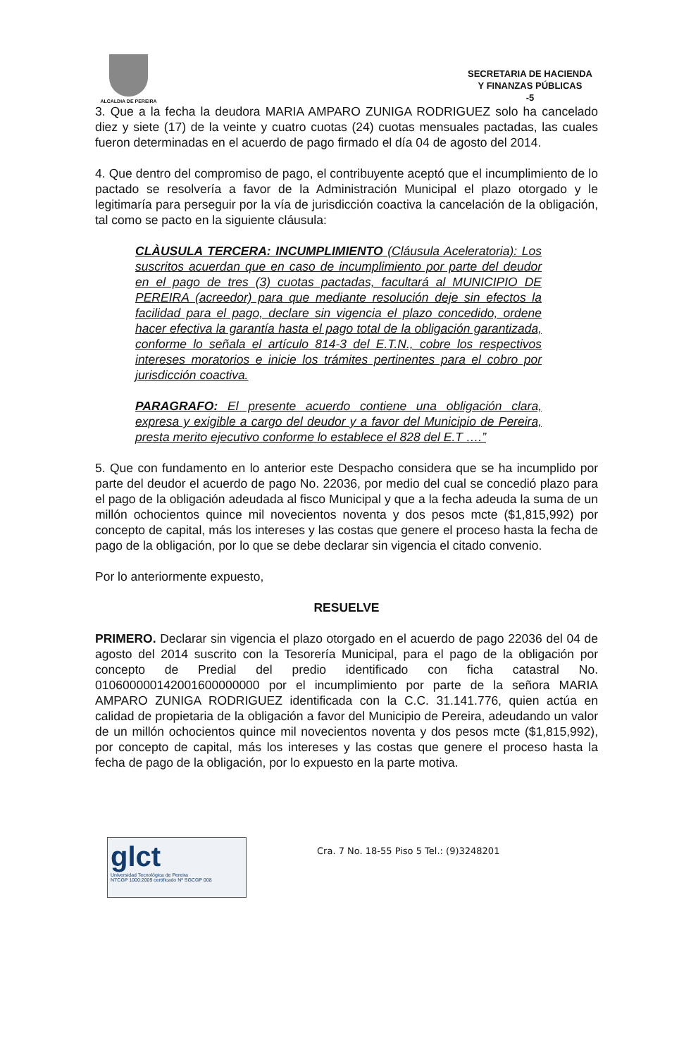ALCALDIA DE PEREIRA
SECRETARIA DE HACIENDA
Y FINANZAS PÚBLICAS
-5
3. Que a la fecha la deudora MARIA AMPARO ZUNIGA RODRIGUEZ solo ha cancelado diez y siete (17) de la veinte y cuatro cuotas (24) cuotas mensuales pactadas, las cuales fueron determinadas en el acuerdo de pago firmado el día 04 de agosto del 2014.
4. Que dentro del compromiso de pago, el contribuyente aceptó que el incumplimiento de lo pactado se resolvería a favor de la Administración Municipal el plazo otorgado y le legitimaría para perseguir por la vía de jurisdicción coactiva la cancelación de la obligación, tal como se pacto en la siguiente cláusula:
CLÀUSULA TERCERA: INCUMPLIMIENTO (Cláusula Aceleratoria): Los suscritos acuerdan que en caso de incumplimiento por parte del deudor en el pago de tres (3) cuotas pactadas, facultará al MUNICIPIO DE PEREIRA (acreedor) para que mediante resolución deje sin efectos la facilidad para el pago, declare sin vigencia el plazo concedido, ordene hacer efectiva la garantía hasta el pago total de la obligación garantizada, conforme lo señala el artículo 814-3 del E.T.N., cobre los respectivos intereses moratorios e inicie los trámites pertinentes para el cobro por jurisdicción coactiva.
PARAGRAFO: El presente acuerdo contiene una obligación clara, expresa y exigible a cargo del deudor y a favor del Municipio de Pereira, presta merito ejecutivo conforme lo establece el 828 del E.T ….”
5. Que con fundamento en lo anterior este Despacho considera que se ha incumplido por parte del deudor el acuerdo de pago No. 22036, por medio del cual se concedió plazo para el pago de la obligación adeudada al fisco Municipal y que a la fecha adeuda la suma de un millón ochocientos quince mil novecientos noventa y dos pesos mcte ($1,815,992) por concepto de capital, más los intereses y las costas que genere el proceso hasta la fecha de pago de la obligación, por lo que se debe declarar sin vigencia el citado convenio.
Por lo anteriormente expuesto,
RESUELVE
PRIMERO. Declarar sin vigencia el plazo otorgado en el acuerdo de pago 22036 del 04 de agosto del 2014 suscrito con la Tesorería Municipal, para el pago de la obligación por concepto de Predial del predio identificado con ficha catastral No. 010600000142001600000000 por el incumplimiento por parte de la señora MARIA AMPARO ZUNIGA RODRIGUEZ identificada con la C.C. 31.141.776, quien actúa en calidad de propietaria de la obligación a favor del Municipio de Pereira, adeudando un valor de un millón ochocientos quince mil novecientos noventa y dos pesos mcte ($1,815,992), por concepto de capital, más los intereses y las costas que genere el proceso hasta la fecha de pago de la obligación, por lo expuesto en la parte motiva.
glct
Universidad Tecnológica de Pereira
NTCGP 1000:2009 certificado Nº SGCGP 008
Cra. 7 No. 18-55 Piso 5 Tel.: (9)3248201